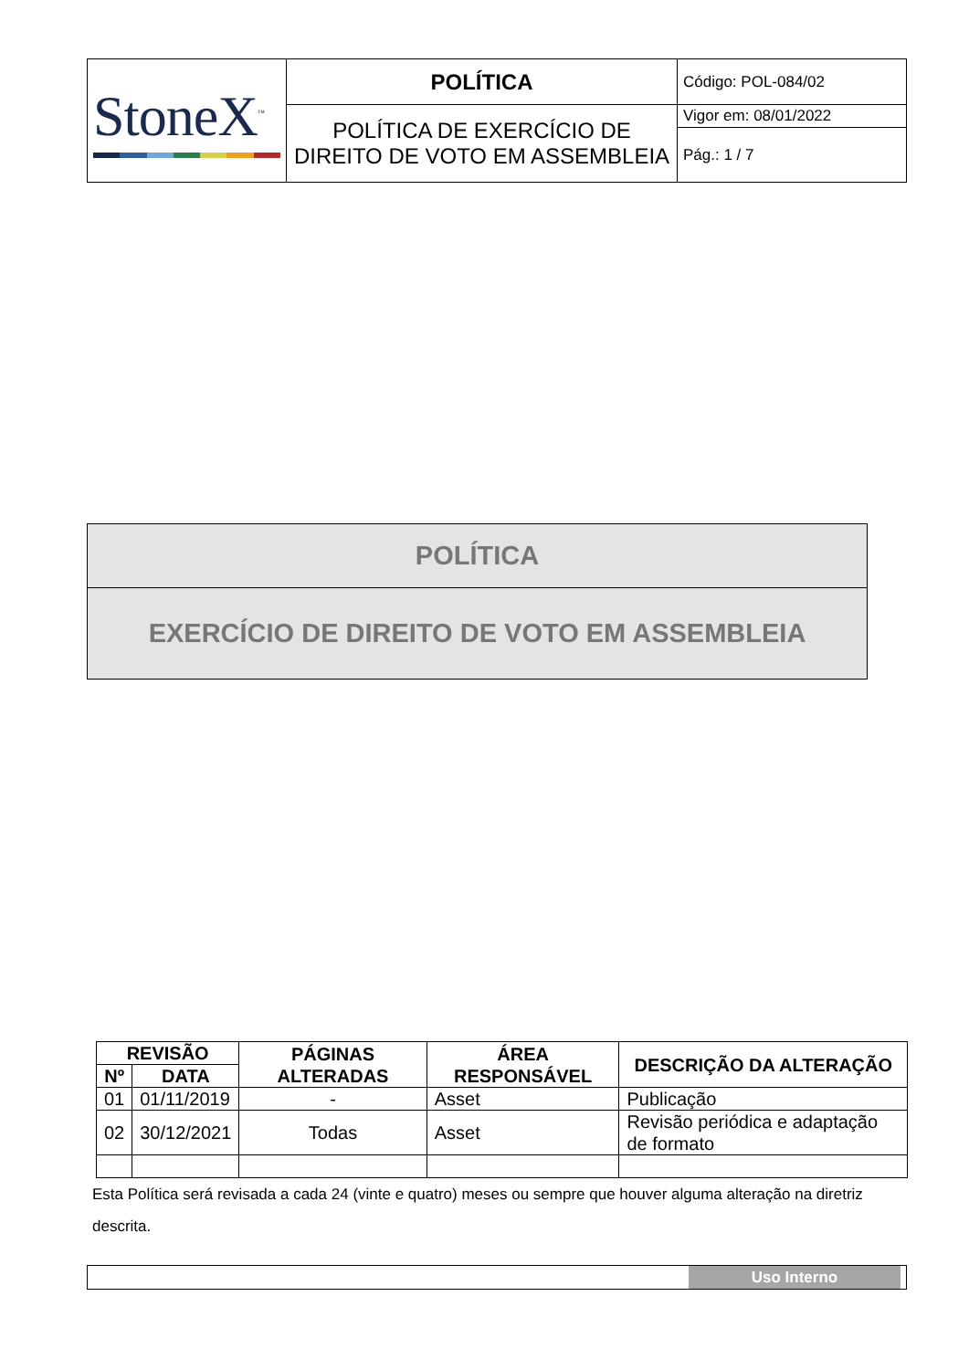| StoneX<sup>™</sup> | POLÍTICA | Código: POL-084/02 |
| | POLÍTICA DE EXERCÍCIO DE DIREITO DE VOTO EM ASSEMBLEIA | Vigor em: 08/01/2022 |
| | | Pág.: 1 / 7 |
POLÍTICA
EXERCÍCIO DE DIREITO DE VOTO EM ASSEMBLEIA
| REVISÃO | | PÁGINAS ALTERADAS | ÁREA RESPONSÁVEL | DESCRIÇÃO DA ALTERAÇÃO |
| --- | --- | --- | --- | --- |
| Nº | DATA | | | |
| 01 | 01/11/2019 | - | Asset | Publicação |
| 02 | 30/12/2021 | Todas | Asset | Revisão periódica e adaptação de formato |
Esta Política será revisada a cada 24 (vinte e quatro) meses ou sempre que houver alguma alteração na diretriz descrita.
Uso Interno